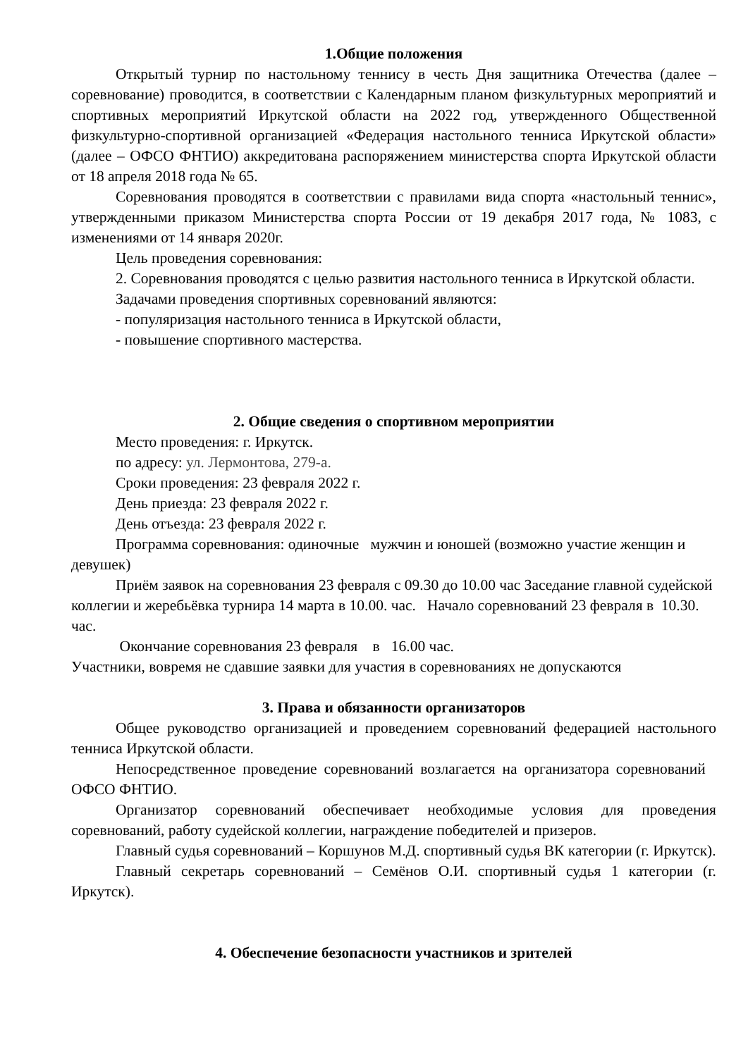1.Общие положения
Открытый турнир по настольному теннису в честь Дня защитника Отечества (далее – соревнование) проводится, в соответствии с Календарным планом физкультурных мероприятий и спортивных мероприятий Иркутской области на 2022 год, утвержденного Общественной физкультурно-спортивной организацией «Федерация настольного тенниса Иркутской области» (далее – ОФСО ФНТИО) аккредитована распоряжением министерства спорта Иркутской области от 18 апреля 2018 года № 65.
Соревнования проводятся в соответствии с правилами вида спорта «настольный теннис», утвержденными приказом Министерства спорта России от 19 декабря 2017 года, № 1083, с изменениями от 14 января 2020г.
Цель проведения соревнования:
2. Соревнования проводятся с целью развития настольного тенниса в Иркутской области.
Задачами проведения спортивных соревнований являются:
- популяризация настольного тенниса в Иркутской области,
- повышение спортивного мастерства.
2. Общие сведения о спортивном мероприятии
Место проведения: г. Иркутск.
по адресу: ул. Лермонтова, 279-а.
Сроки проведения: 23 февраля 2022 г.
День приезда: 23 февраля 2022 г.
День отъезда: 23 февраля 2022 г.
Программа соревнования: одиночные мужчин и юношей (возможно участие женщин и девушек)
Приём заявок на соревнования 23 февраля с 09.30 до 10.00 час Заседание главной судейской коллегии и жеребьёвка турнира 14 марта в 10.00. час. Начало соревнований 23 февраля в 10.30. час.
Окончание соревнования 23 февраля в 16.00 час.
Участники, вовремя не сдавшие заявки для участия в соревнованиях не допускаются
3. Права и обязанности организаторов
Общее руководство организацией и проведением соревнований федерацией настольного тенниса Иркутской области.
Непосредственное проведение соревнований возлагается на организатора соревнований ОФСО ФНТИО.
Организатор соревнований обеспечивает необходимые условия для проведения соревнований, работу судейской коллегии, награждение победителей и призеров.
Главный судья соревнований – Коршунов М.Д. спортивный судья ВК категории (г. Иркутск).
Главный секретарь соревнований – Семёнов О.И. спортивный судья 1 категории (г. Иркутск).
4. Обеспечение безопасности участников и зрителей